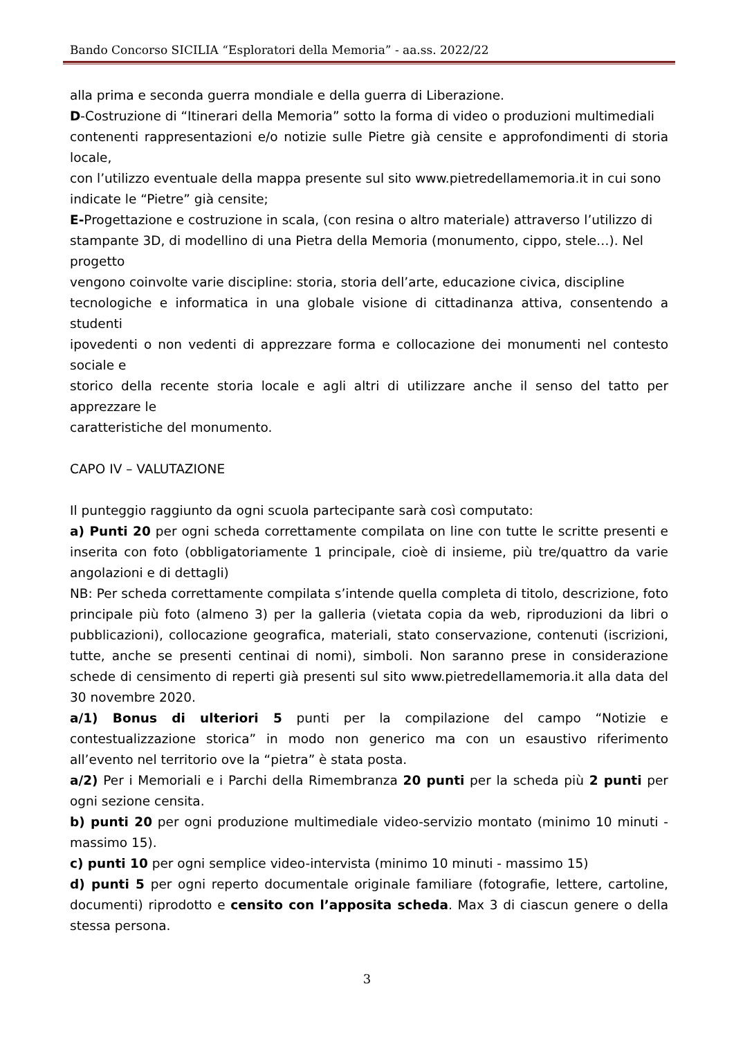Bando Concorso SICILIA “Esploratori della Memoria” - aa.ss. 2022/22
alla prima e seconda guerra mondiale e della guerra di Liberazione.
D-Costruzione di “Itinerari della Memoria” sotto la forma di video o produzioni multimediali
contenenti rappresentazioni e/o notizie sulle Pietre già censite e approfondimenti di storia locale,
con l’utilizzo eventuale della mappa presente sul sito www.pietredellamemoria.it in cui sono
indicate le “Pietre” già censite;
E-Progettazione e costruzione in scala, (con resina o altro materiale) attraverso l’utilizzo di stampante 3D, di modellino di una Pietra della Memoria (monumento, cippo, stele…). Nel progetto
vengono coinvolte varie discipline: storia, storia dell’arte, educazione civica, discipline
tecnologiche e informatica in una globale visione di cittadinanza attiva, consentendo a studenti
ipovedenti o non vedenti di apprezzare forma e collocazione dei monumenti nel contesto sociale e
storico della recente storia locale e agli altri di utilizzare anche il senso del tatto per apprezzare le
caratteristiche del monumento.
CAPO IV – VALUTAZIONE
Il punteggio raggiunto da ogni scuola partecipante sarà così computato:
a) Punti 20 per ogni scheda correttamente compilata on line con tutte le scritte presenti e inserita con foto (obbligatoriamente 1 principale, cioè di insieme, più tre/quattro da varie angolazioni e di dettagli)
NB: Per scheda correttamente compilata s’intende quella completa di titolo, descrizione, foto principale più foto (almeno 3) per la galleria (vietata copia da web, riproduzioni da libri o pubblicazioni), collocazione geografica, materiali, stato conservazione, contenuti (iscrizioni, tutte, anche se presenti centinai di nomi), simboli. Non saranno prese in considerazione schede di censimento di reperti già presenti sul sito www.pietredellamemoria.it alla data del 30 novembre 2020.
a/1) Bonus di ulteriori 5 punti per la compilazione del campo “Notizie e contestualizzazione storica” in modo non generico ma con un esaustivo riferimento all’evento nel territorio ove la “pietra” è stata posta.
a/2) Per i Memoriali e i Parchi della Rimembranza 20 punti per la scheda più 2 punti per ogni sezione censita.
b) punti 20 per ogni produzione multimediale video-servizio montato (minimo 10 minuti - massimo 15).
c) punti 10 per ogni semplice video-intervista (minimo 10 minuti - massimo 15)
d) punti 5 per ogni reperto documentale originale familiare (fotografie, lettere, cartoline, documenti) riprodotto e censito con l’apposita scheda. Max 3 di ciascun genere o della stessa persona.
3